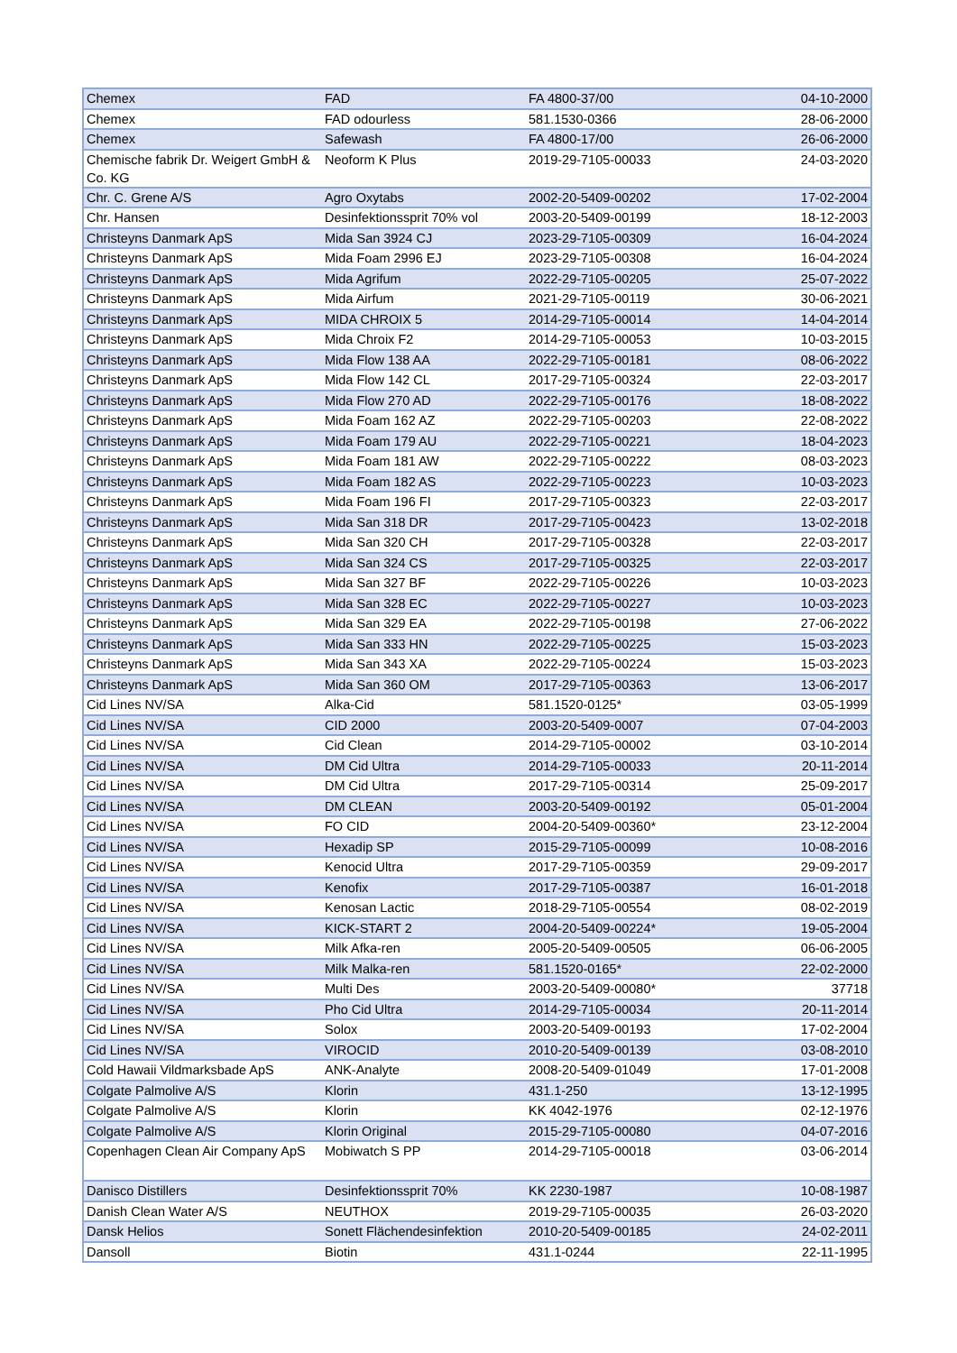| Chemex | FAD | FA 4800-37/00 | 04-10-2000 |
| Chemex | FAD odourless | 581.1530-0366 | 28-06-2000 |
| Chemex | Safewash | FA 4800-17/00 | 26-06-2000 |
| Chemische fabrik Dr. Weigert GmbH & Co. KG | Neoform K Plus | 2019-29-7105-00033 | 24-03-2020 |
| Chr. C. Grene A/S | Agro Oxytabs | 2002-20-5409-00202 | 17-02-2004 |
| Chr. Hansen | Desinfektionssprit 70% vol | 2003-20-5409-00199 | 18-12-2003 |
| Christeyns Danmark ApS | Mida San 3924 CJ | 2023-29-7105-00309 | 16-04-2024 |
| Christeyns Danmark ApS | Mida Foam 2996 EJ | 2023-29-7105-00308 | 16-04-2024 |
| Christeyns Danmark ApS | Mida Agrifum | 2022-29-7105-00205 | 25-07-2022 |
| Christeyns Danmark ApS | Mida Airfum | 2021-29-7105-00119 | 30-06-2021 |
| Christeyns Danmark ApS | MIDA CHROIX 5 | 2014-29-7105-00014 | 14-04-2014 |
| Christeyns Danmark ApS | Mida Chroix F2 | 2014-29-7105-00053 | 10-03-2015 |
| Christeyns Danmark ApS | Mida Flow 138 AA | 2022-29-7105-00181 | 08-06-2022 |
| Christeyns Danmark ApS | Mida Flow 142 CL | 2017-29-7105-00324 | 22-03-2017 |
| Christeyns Danmark ApS | Mida Flow 270 AD | 2022-29-7105-00176 | 18-08-2022 |
| Christeyns Danmark ApS | Mida Foam 162 AZ | 2022-29-7105-00203 | 22-08-2022 |
| Christeyns Danmark ApS | Mida Foam 179 AU | 2022-29-7105-00221 | 18-04-2023 |
| Christeyns Danmark ApS | Mida Foam 181 AW | 2022-29-7105-00222 | 08-03-2023 |
| Christeyns Danmark ApS | Mida Foam 182 AS | 2022-29-7105-00223 | 10-03-2023 |
| Christeyns Danmark ApS | Mida Foam 196 FI | 2017-29-7105-00323 | 22-03-2017 |
| Christeyns Danmark ApS | Mida San 318 DR | 2017-29-7105-00423 | 13-02-2018 |
| Christeyns Danmark ApS | Mida San 320 CH | 2017-29-7105-00328 | 22-03-2017 |
| Christeyns Danmark ApS | Mida San 324 CS | 2017-29-7105-00325 | 22-03-2017 |
| Christeyns Danmark ApS | Mida San 327 BF | 2022-29-7105-00226 | 10-03-2023 |
| Christeyns Danmark ApS | Mida San 328 EC | 2022-29-7105-00227 | 10-03-2023 |
| Christeyns Danmark ApS | Mida San 329 EA | 2022-29-7105-00198 | 27-06-2022 |
| Christeyns Danmark ApS | Mida San 333 HN | 2022-29-7105-00225 | 15-03-2023 |
| Christeyns Danmark ApS | Mida San 343 XA | 2022-29-7105-00224 | 15-03-2023 |
| Christeyns Danmark ApS | Mida San 360 OM | 2017-29-7105-00363 | 13-06-2017 |
| Cid Lines NV/SA | Alka-Cid | 581.1520-0125* | 03-05-1999 |
| Cid Lines NV/SA | CID 2000 | 2003-20-5409-0007 | 07-04-2003 |
| Cid Lines NV/SA | Cid Clean | 2014-29-7105-00002 | 03-10-2014 |
| Cid Lines NV/SA | DM Cid Ultra | 2014-29-7105-00033 | 20-11-2014 |
| Cid Lines NV/SA | DM Cid Ultra | 2017-29-7105-00314 | 25-09-2017 |
| Cid Lines NV/SA | DM CLEAN | 2003-20-5409-00192 | 05-01-2004 |
| Cid Lines NV/SA | FO CID | 2004-20-5409-00360* | 23-12-2004 |
| Cid Lines NV/SA | Hexadip SP | 2015-29-7105-00099 | 10-08-2016 |
| Cid Lines NV/SA | Kenocid Ultra | 2017-29-7105-00359 | 29-09-2017 |
| Cid Lines NV/SA | Kenofix | 2017-29-7105-00387 | 16-01-2018 |
| Cid Lines NV/SA | Kenosan Lactic | 2018-29-7105-00554 | 08-02-2019 |
| Cid Lines NV/SA | KICK-START 2 | 2004-20-5409-00224* | 19-05-2004 |
| Cid Lines NV/SA | Milk Afka-ren | 2005-20-5409-00505 | 06-06-2005 |
| Cid Lines NV/SA | Milk Malka-ren | 581.1520-0165* | 22-02-2000 |
| Cid Lines NV/SA | Multi Des | 2003-20-5409-00080* | 37718 |
| Cid Lines NV/SA | Pho Cid Ultra | 2014-29-7105-00034 | 20-11-2014 |
| Cid Lines NV/SA | Solox | 2003-20-5409-00193 | 17-02-2004 |
| Cid Lines NV/SA | VIROCID | 2010-20-5409-00139 | 03-08-2010 |
| Cold Hawaii Vildmarksbade ApS | ANK-Analyte | 2008-20-5409-01049 | 17-01-2008 |
| Colgate Palmolive A/S | Klorin | 431.1-250 | 13-12-1995 |
| Colgate Palmolive A/S | Klorin | KK 4042-1976 | 02-12-1976 |
| Colgate Palmolive A/S | Klorin Original | 2015-29-7105-00080 | 04-07-2016 |
| Copenhagen Clean Air Company ApS | Mobiwatch S PP | 2014-29-7105-00018 | 03-06-2014 |
| Danisco Distillers | Desinfektionssprit 70% | KK 2230-1987 | 10-08-1987 |
| Danish Clean Water A/S | NEUTHOX | 2019-29-7105-00035 | 26-03-2020 |
| Dansk Helios | Sonett Flächendesinfektion | 2010-20-5409-00185 | 24-02-2011 |
| Dansoll | Biotin | 431.1-0244 | 22-11-1995 |